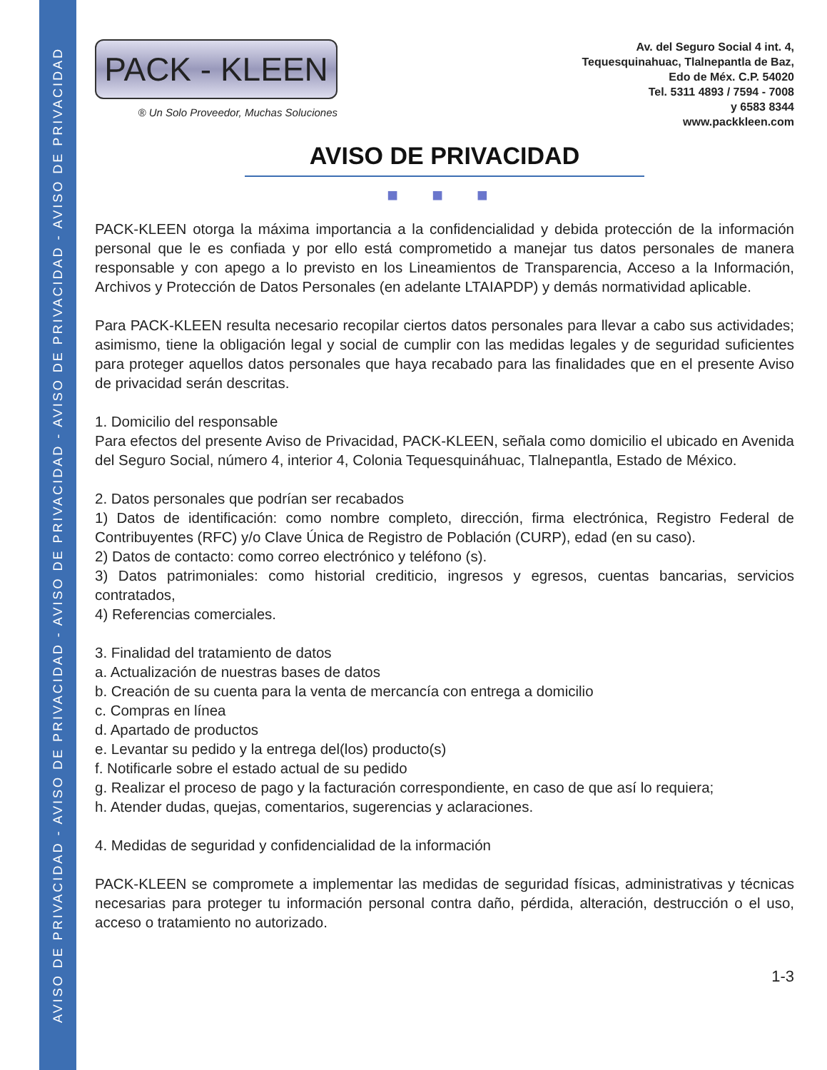AVISO DE PRIVACIDAD - AVISO DE PRIVACIDAD - AVISO DE PRIVACIDAD - AVISO DE PRIVACIDAD - AVISO DE PRIVACIDAD
PACK - KLEEN
® Un Solo Proveedor, Muchas Soluciones
Av. del Seguro Social 4 int. 4,
Tequesquinahuac, Tlalnepantla de Baz,
Edo de Méx. C.P. 54020
Tel. 5311 4893 / 7594 - 7008
y 6583 8344
www.packkleen.com
AVISO DE PRIVACIDAD
■ ■ ■
PACK-KLEEN otorga la máxima importancia a la confidencialidad y debida protección de la información personal que le es confiada y por ello está comprometido a manejar tus datos personales de manera responsable y con apego a lo previsto en los Lineamientos de Transparencia, Acceso a la Información, Archivos y Protección de Datos Personales (en adelante LTAIAPDP) y demás normatividad aplicable.
Para PACK-KLEEN resulta necesario recopilar ciertos datos personales para llevar a cabo sus actividades; asimismo, tiene la obligación legal y social de cumplir con las medidas legales y de seguridad suficientes para proteger aquellos datos personales que haya recabado para las finalidades que en el presente Aviso de privacidad serán descritas.
1. Domicilio del responsable
Para efectos del presente Aviso de Privacidad, PACK-KLEEN, señala como domicilio el ubicado en Avenida del Seguro Social, número 4, interior 4, Colonia Tequesquináhuac, Tlalnepantla, Estado de México.
2. Datos personales que podrían ser recabados
1) Datos de identificación: como nombre completo, dirección, firma electrónica, Registro Federal de Contribuyentes (RFC) y/o Clave Única de Registro de Población (CURP), edad (en su caso).
2) Datos de contacto: como correo electrónico y teléfono (s).
3) Datos patrimoniales: como historial crediticio, ingresos y egresos, cuentas bancarias, servicios contratados,
4) Referencias comerciales.
3. Finalidad del tratamiento de datos
a. Actualización de nuestras bases de datos
b. Creación de su cuenta para la venta de mercancía con entrega a domicilio
c. Compras en línea
d. Apartado de productos
e. Levantar su pedido y la entrega del(los) producto(s)
f. Notificarle sobre el estado actual de su pedido
g. Realizar el proceso de pago y la facturación correspondiente, en caso de que así lo requiera;
h. Atender dudas, quejas, comentarios, sugerencias y aclaraciones.
4. Medidas de seguridad y confidencialidad de la información
PACK-KLEEN se compromete a implementar las medidas de seguridad físicas, administrativas y técnicas necesarias para proteger tu información personal contra daño, pérdida, alteración, destrucción o el uso, acceso o tratamiento no autorizado.
1-3